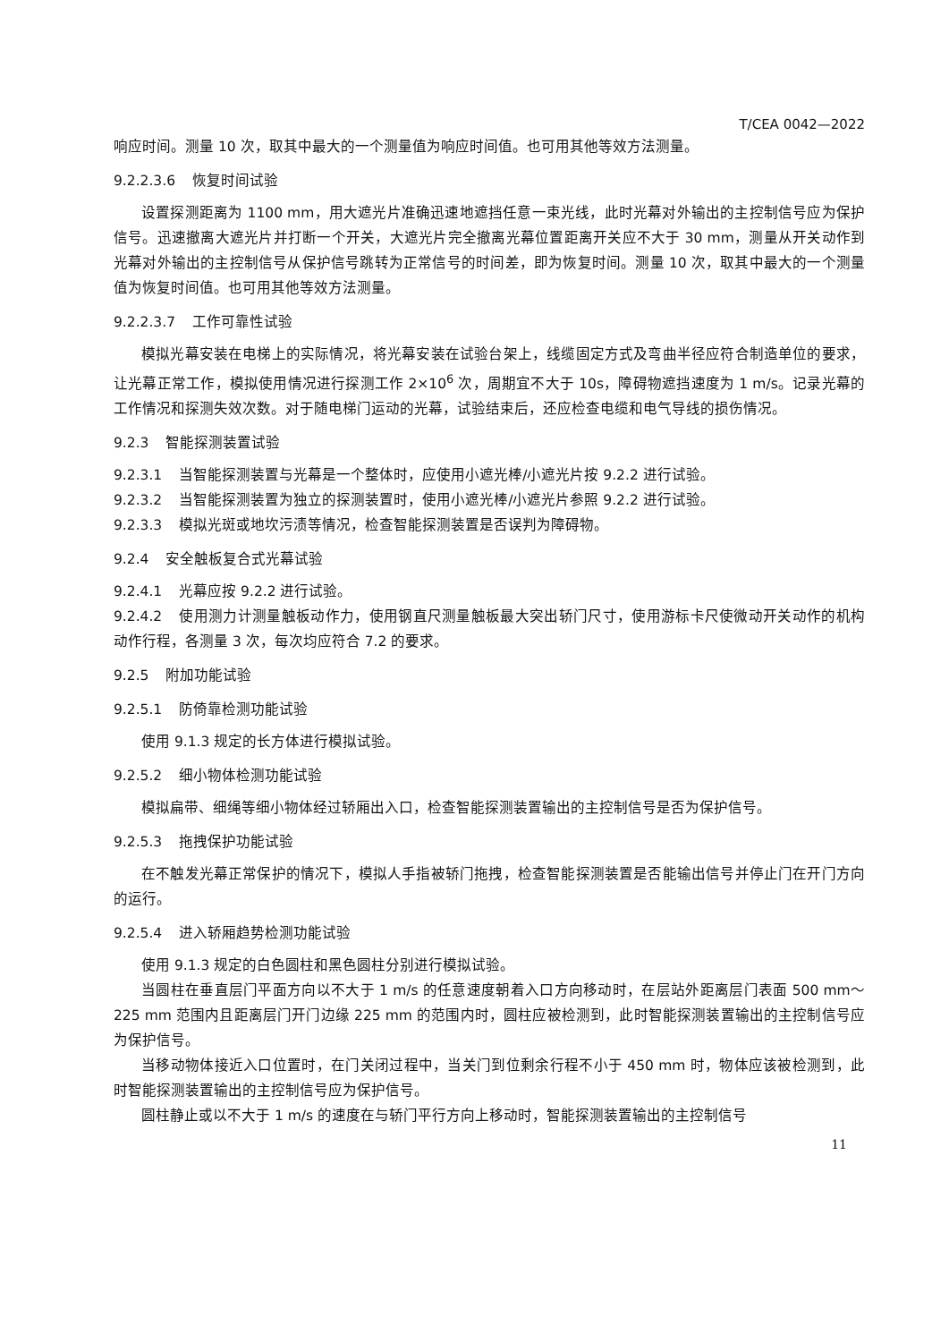T/CEA 0042—2022
响应时间。测量 10 次，取其中最大的一个测量值为响应时间值。也可用其他等效方法测量。
9.2.2.3.6 恢复时间试验
设置探测距离为 1100 mm，用大遮光片准确迅速地遮挡任意一束光线，此时光幕对外输出的主控制信号应为保护信号。迅速撤离大遮光片并打断一个开关，大遮光片完全撤离光幕位置距离开关应不大于 30 mm，测量从开关动作到光幕对外输出的主控制信号从保护信号跳转为正常信号的时间差，即为恢复时间。测量 10 次，取其中最大的一个测量值为恢复时间值。也可用其他等效方法测量。
9.2.2.3.7 工作可靠性试验
模拟光幕安装在电梯上的实际情况，将光幕安装在试验台架上，线缆固定方式及弯曲半径应符合制造单位的要求，让光幕正常工作，模拟使用情况进行探测工作 2×10<sup>6</sup> 次，周期宜不大于 10s，障碍物遮挡速度为 1 m/s。记录光幕的工作情况和探测失效次数。对于随电梯门运动的光幕，试验结束后，还应检查电缆和电气导线的损伤情况。
9.2.3 智能探测装置试验
9.2.3.1 当智能探测装置与光幕是一个整体时，应使用小遮光棒/小遮光片按 9.2.2 进行试验。
9.2.3.2 当智能探测装置为独立的探测装置时，使用小遮光棒/小遮光片参照 9.2.2 进行试验。
9.2.3.3 模拟光斑或地坎污渍等情况，检查智能探测装置是否误判为障碍物。
9.2.4 安全触板复合式光幕试验
9.2.4.1 光幕应按 9.2.2 进行试验。
9.2.4.2 使用测力计测量触板动作力，使用钢直尺测量触板最大突出轿门尺寸，使用游标卡尺使微动开关动作的机构动作行程，各测量 3 次，每次均应符合 7.2 的要求。
9.2.5 附加功能试验
9.2.5.1 防倚靠检测功能试验
使用 9.1.3 规定的长方体进行模拟试验。
9.2.5.2 细小物体检测功能试验
模拟扁带、细绳等细小物体经过轿厢出入口，检查智能探测装置输出的主控制信号是否为保护信号。
9.2.5.3 拖拽保护功能试验
在不触发光幕正常保护的情况下，模拟人手指被轿门拖拽，检查智能探测装置是否能输出信号并停止门在开门方向的运行。
9.2.5.4 进入轿厢趋势检测功能试验
使用 9.1.3 规定的白色圆柱和黑色圆柱分别进行模拟试验。
当圆柱在垂直层门平面方向以不大于 1 m/s 的任意速度朝着入口方向移动时，在层站外距离层门表面 500 mm～225 mm 范围内且距离层门开门边缘 225 mm 的范围内时，圆柱应被检测到，此时智能探测装置输出的主控制信号应为保护信号。
当移动物体接近入口位置时，在门关闭过程中，当关门到位剩余行程不小于 450 mm 时，物体应该被检测到，此时智能探测装置输出的主控制信号应为保护信号。
圆柱静止或以不大于 1 m/s 的速度在与轿门平行方向上移动时，智能探测装置输出的主控制信号
11